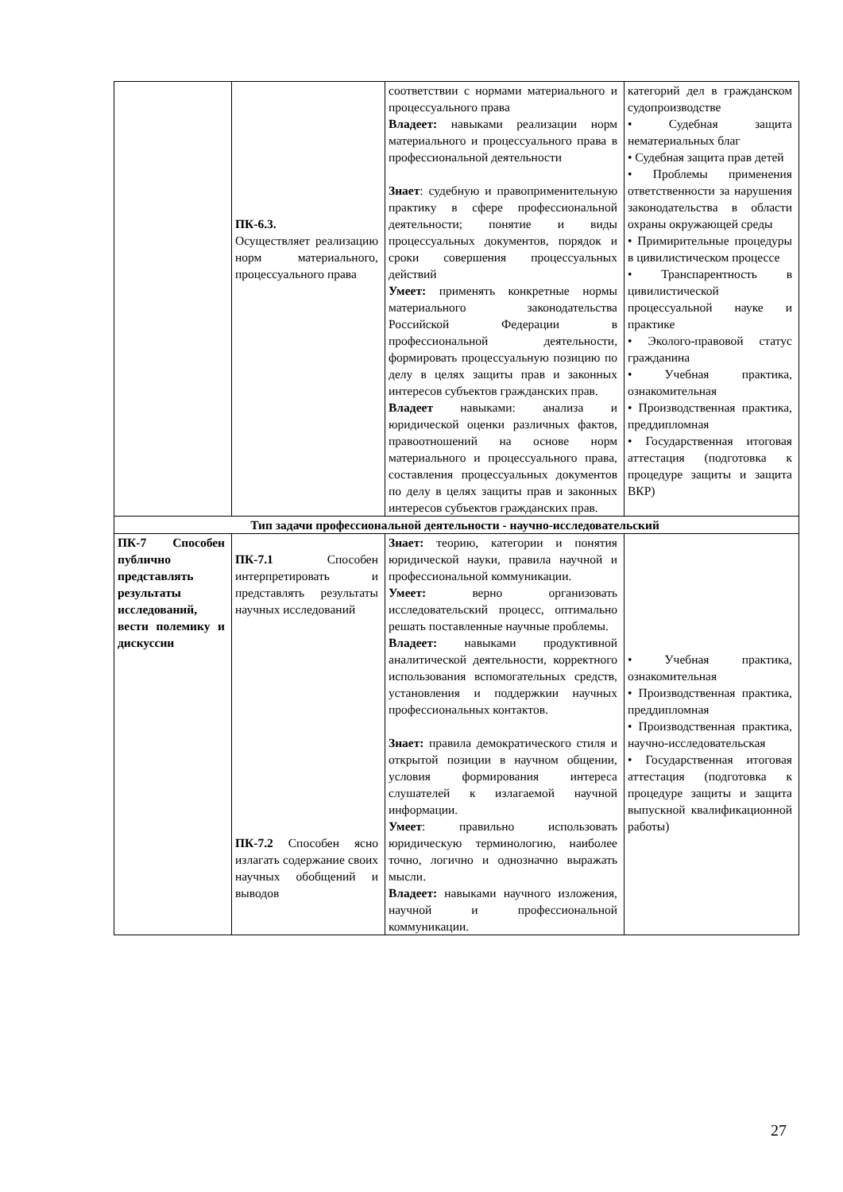| | ПК-6.3. Осуществляет реализацию норм материального, процессуального права | соответствии с нормами материального и процессуального права Владеет: навыками реализации норм материального и процессуального права в профессиональной деятельности Знает : судебную и правоприменительную практику в сфере профессиональной деятельности; понятие и виды процессуальных документов, порядок и сроки совершения процессуальных действий Умеет: применять конкретные нормы материального законодательства Российской Федерации в профессиональной деятельности, формировать процессуальную позицию по делу в целях защиты прав и законных интересов субъектов гражданских прав. Владеет навыками: анализа и юридической оценки различных фактов, правоотношений на основе норм материального и процессуального права, составления процессуальных документов по делу в целях защиты прав и законных интересов субъектов гражданских прав. | категорий дел в гражданском судопроизводстве • Судебная защита нематериальных благ • Судебная защита прав детей • Проблемы применения ответственности за нарушения законодательства в области охраны окружающей среды • Примирительные процедуры в цивилистическом процессе • Транспарентность в цивилистической процессуальной науке и практике • Эколого-правовой статус гражданина • Учебная практика, ознакомительная • Производственная практика, преддипломная • Государственная итоговая аттестация (подготовка к процедуре защиты и защита ВКР) |
| Тип задачи профессиональной деятельности - научно-исследовательский | | | |
| ПК-7 Способен публично представлять результаты исследований, вести полемику и дискуссии | ПК-7.1 Способен интерпретировать и представлять результаты научных исследований ПК-7.2 Способен ясно излагать содержание своих научных обобщений и выводов | Знает: теорию, категории и понятия юридической науки, правила научной и профессиональной коммуникации. Умеет: верно организовать исследовательский процесс, оптимально решать поставленные научные проблемы. Владеет: навыками продуктивной аналитической деятельности, корректного использования вспомогательных средств, установления и поддержкии научных профессиональных контактов. Знает: правила демократического стиля и открытой позиции в научном общении, условия формирования интереса слушателей к излагаемой научной информации. Умеет : правильно использовать юридическую терминологию, наиболее точно, логично и однозначно выражать мысли. Владеет: навыками научного изложения, научной и профессиональной коммуникации. | • Учебная практика, ознакомительная • Производственная практика, преддипломная • Производственная практика, научно-исследовательская • Государственная итоговая аттестация (подготовка к процедуре защиты и защита выпускной квалификационной работы) |
27